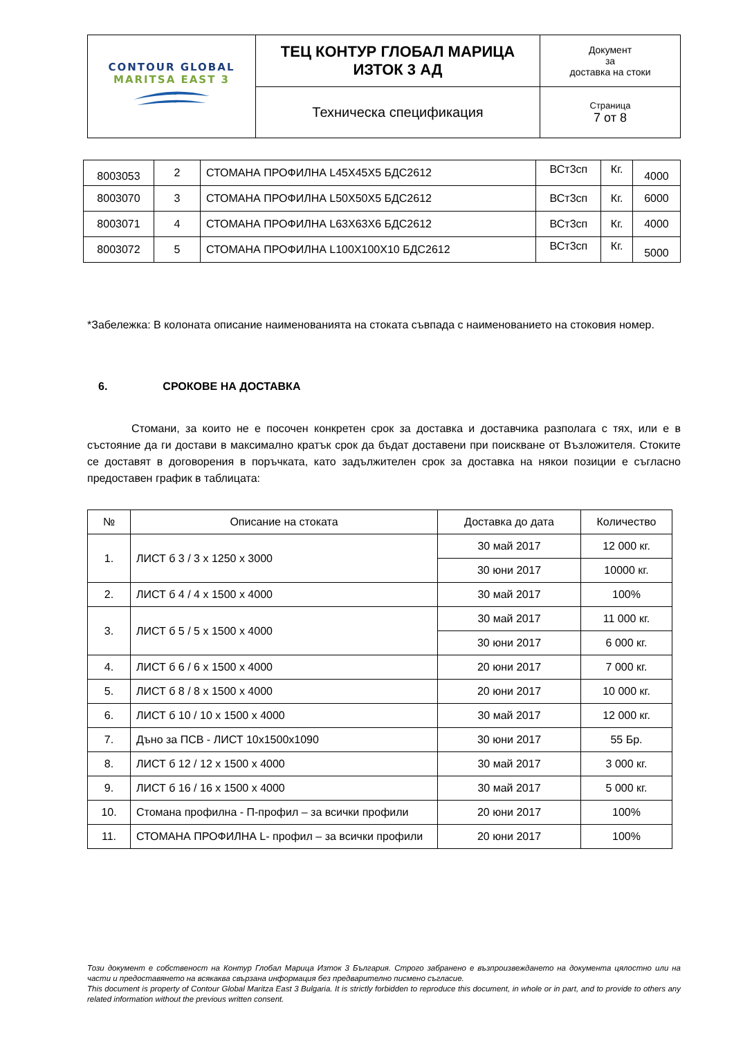| CONTOUR GLOBAL MARITSA EAST 3 | ТЕЦ КОНТУР ГЛОБАЛ МАРИЦА ИЗТОК 3 АД | Документ за доставка на стоки |
| | Техническа спецификация | Страница 7 от 8 |
| 8003053 | 2 | СТОМАНА ПРОФИЛНА L45X45X5 БДС2612 | ВСт3сп | Кг. | 4000 |
| 8003070 | 3 | СТОМАНА ПРОФИЛНА L50X50X5 БДС2612 | ВСт3сп | Кг. | 6000 |
| 8003071 | 4 | СТОМАНА ПРОФИЛНА L63X63X6 БДС2612 | ВСт3сп | Кг. | 4000 |
| 8003072 | 5 | СТОМАНА ПРОФИЛНА L100X100X10 БДС2612 | ВСт3сп | Кг. | 5000 |
*Забележка: В колоната описание наименованията на стоката съвпада с наименованието на стоковия номер.
6. СРОКОВЕ НА ДОСТАВКА
Стомани, за които не е посочен конкретен срок за доставка и доставчика разполага с тях, или е в състояние да ги достави в максимално кратък срок да бъдат доставени при поискване от Възложителя. Стоките се доставят в договорения в поръчката, като задължителен срок за доставка на някои позиции е съгласно предоставен график в таблицата:
| № | Описание на стоката | Доставка до дата | Количество |
| --- | --- | --- | --- |
| 1. | ЛИСТ б 3 / 3 x 1250 x 3000 | 30 май 2017 | 12 000 кг. |
| | | 30 юни 2017 | 10000 кг. |
| 2. | ЛИСТ б 4 / 4 x 1500 x 4000 | 30 май 2017 | 100% |
| 3. | ЛИСТ б 5 / 5 x 1500 x 4000 | 30 май 2017 | 11 000 кг. |
| | | 30 юни 2017 | 6 000 кг. |
| 4. | ЛИСТ б 6 / 6 x 1500 x 4000 | 20 юни 2017 | 7 000 кг. |
| 5. | ЛИСТ б 8 / 8 x 1500 x 4000 | 20 юни 2017 | 10 000 кг. |
| 6. | ЛИСТ б 10 / 10 x 1500 x 4000 | 30 май 2017 | 12 000 кг. |
| 7. | Дъно за ПСВ - ЛИСТ 10x1500x1090 | 30 юни 2017 | 55 Бр. |
| 8. | ЛИСТ б 12 / 12 x 1500 x 4000 | 30 май 2017 | 3 000 кг. |
| 9. | ЛИСТ б 16 / 16 x 1500 x 4000 | 30 май 2017 | 5 000 кг. |
| 10. | Стомана профилна - П-профил – за всички профили | 20 юни 2017 | 100% |
| 11. | СТОМАНА ПРОФИЛНА L- профил – за всички профили | 20 юни 2017 | 100% |
Този документ е собственост на Контур Глобал Марица Изток 3 България. Строго забранено е възпроизвеждането на документа цялостно или на части и предоставянето на всякаква свързана информация без предварително писмено съгласие.
This document is property of Contour Global Maritza East 3 Bulgaria. It is strictly forbidden to reproduce this document, in whole or in part, and to provide to others any related information without the previous written consent.